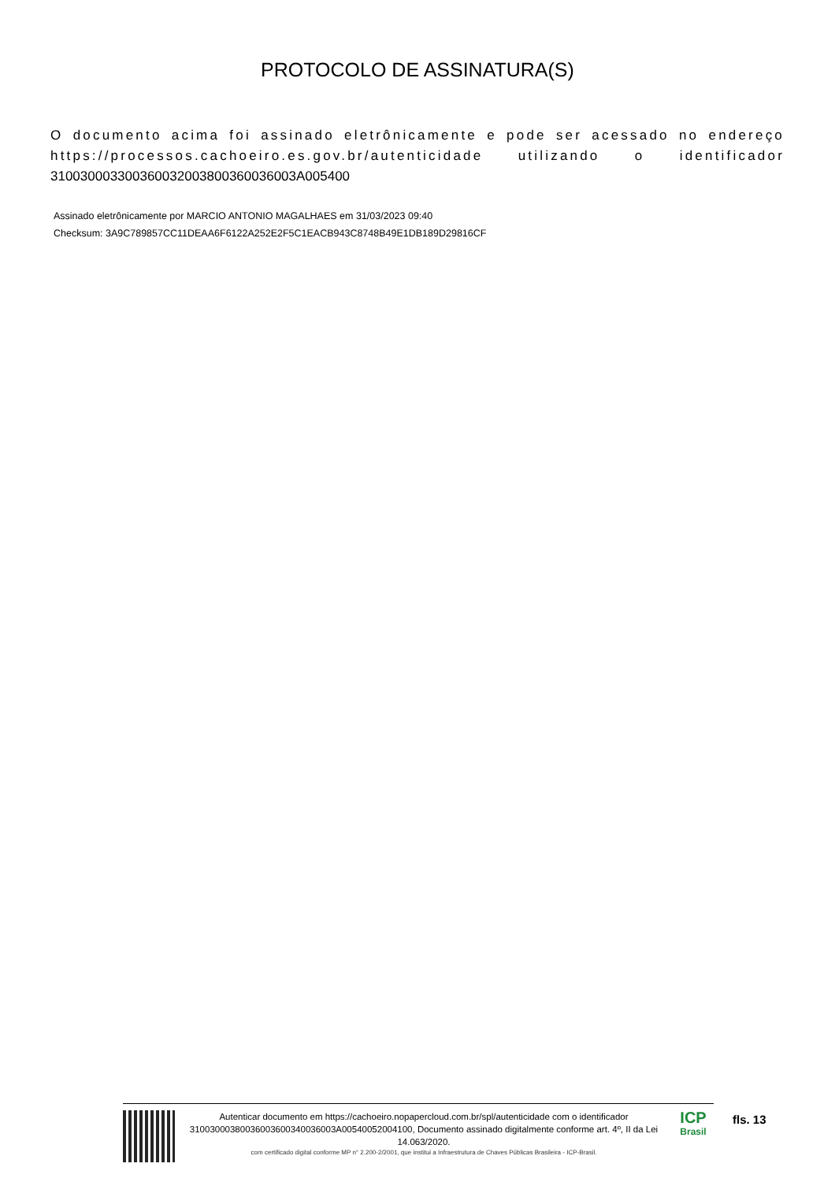PROTOCOLO DE ASSINATURA(S)
O documento acima foi assinado eletrônicamente e pode ser acessado no endereço https://processos.cachoeiro.es.gov.br/autenticidade utilizando o identificador 310030003300360032003800360036003A005400
Assinado eletrônicamente por MARCIO ANTONIO MAGALHAES em 31/03/2023 09:40
Checksum: 3A9C789857CC11DEAA6F6122A252E2F5C1EACB943C8748B49E1DB189D29816CF
Autenticar documento em https://cachoeiro.nopapercloud.com.br/spl/autenticidade com o identificador 31003000380036003600340036003A00540052004100, Documento assinado digitalmente conforme art. 4º, II da Lei 14.063/2020.
com certificado digital conforme MP n° 2.200-2/2001, que institui a Infraestrutura de Chaves Públicas Brasileira - ICP-Brasil.
ICP
Brasil
fls. 13